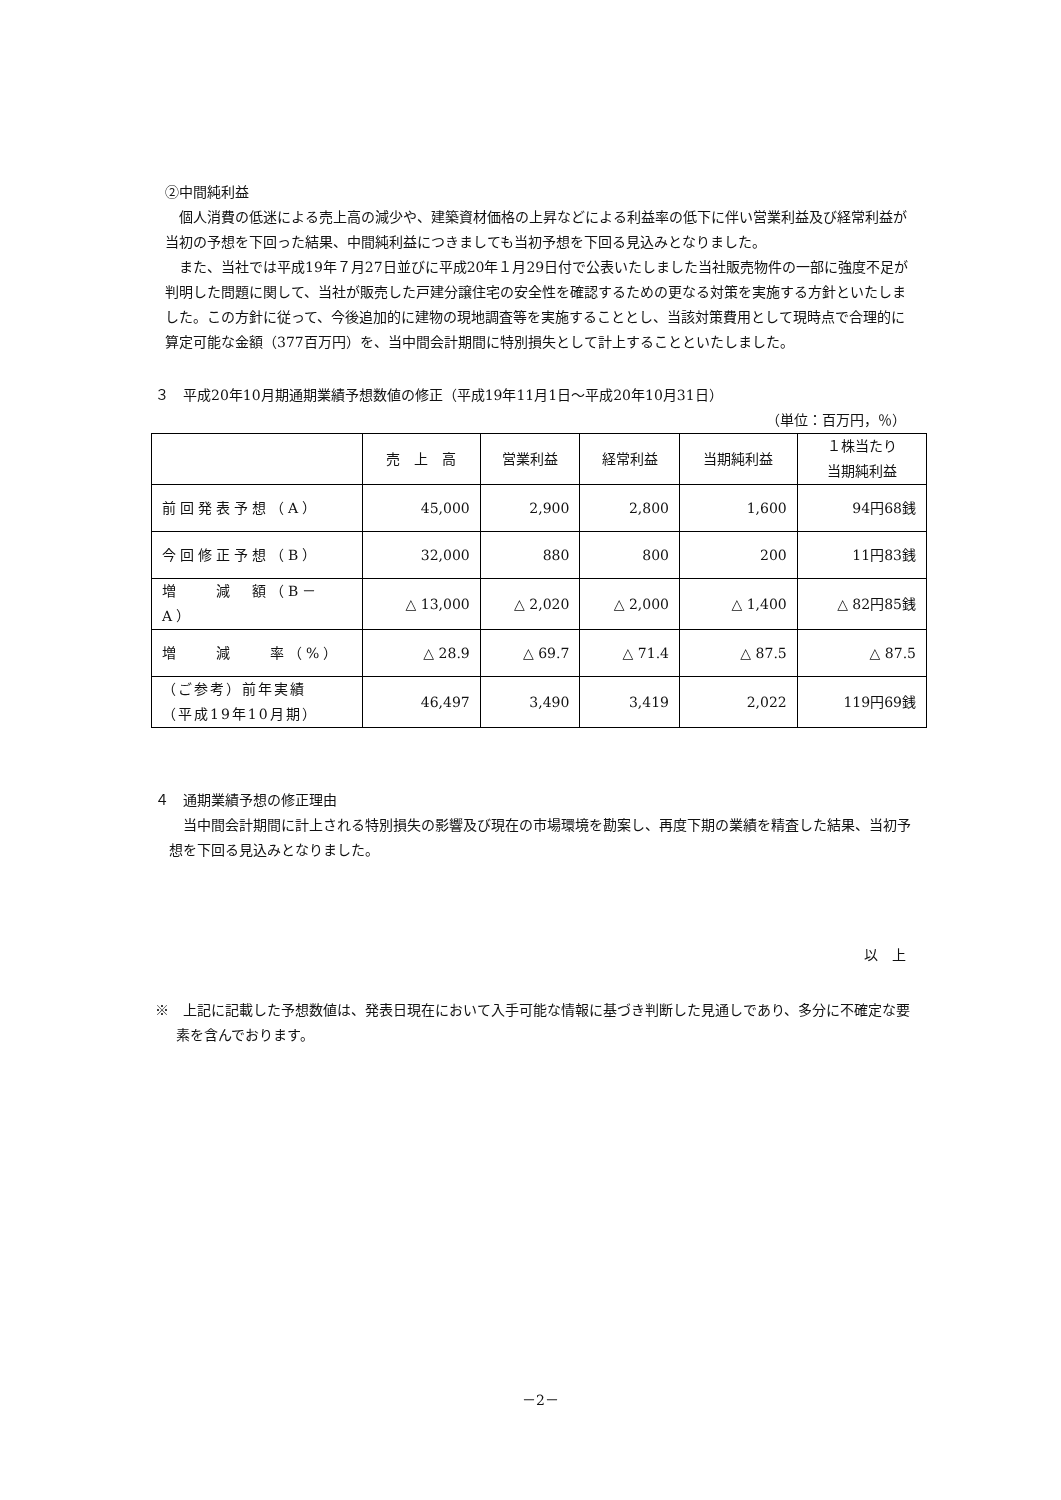②中間純利益
個人消費の低迷による売上高の減少や、建築資材価格の上昇などによる利益率の低下に伴い営業利益及び経常利益が当初の予想を下回った結果、中間純利益につきましても当初予想を下回る見込みとなりました。
また、当社では平成19年７月27日並びに平成20年１月29日付で公表いたしました当社販売物件の一部に強度不足が判明した問題に関して、当社が販売した戸建分譲住宅の安全性を確認するための更なる対策を実施する方針といたしました。この方針に従って、今後追加的に建物の現地調査等を実施することとし、当該対策費用として現時点で合理的に算定可能な金額（377百万円）を、当中間会計期間に特別損失として計上することといたしました。
３　平成20年10月期通期業績予想数値の修正（平成19年11月1日～平成20年10月31日）
（単位：百万円，％）
| | 売 上 高 | 営業利益 | 経常利益 | 当期純利益 | １株当たり 当期純利益 |
| --- | --- | --- | --- | --- | --- |
| 前回発表予想（A） | 45,000 | 2,900 | 2,800 | 1,600 | 94円68銭 |
| 今回修正予想（B） | 32,000 | 880 | 800 | 200 | 11円83銭 |
| 増 減 額（B－A） | △ 13,000 | △ 2,020 | △ 2,000 | △ 1,400 | △ 82円85銭 |
| 増 減 率（%） | △ 28.9 | △ 69.7 | △ 71.4 | △ 87.5 | △ 87.5 |
| （ご参考）前年実績 （平成19年10月期） | 46,497 | 3,490 | 3,419 | 2,022 | 119円69銭 |
４　通期業績予想の修正理由
当中間会計期間に計上される特別損失の影響及び現在の市場環境を勘案し、再度下期の業績を精査した結果、当初予想を下回る見込みとなりました。
以　上
※　上記に記載した予想数値は、発表日現在において入手可能な情報に基づき判断した見通しであり、多分に不確定な要素を含んでおります。
－2－